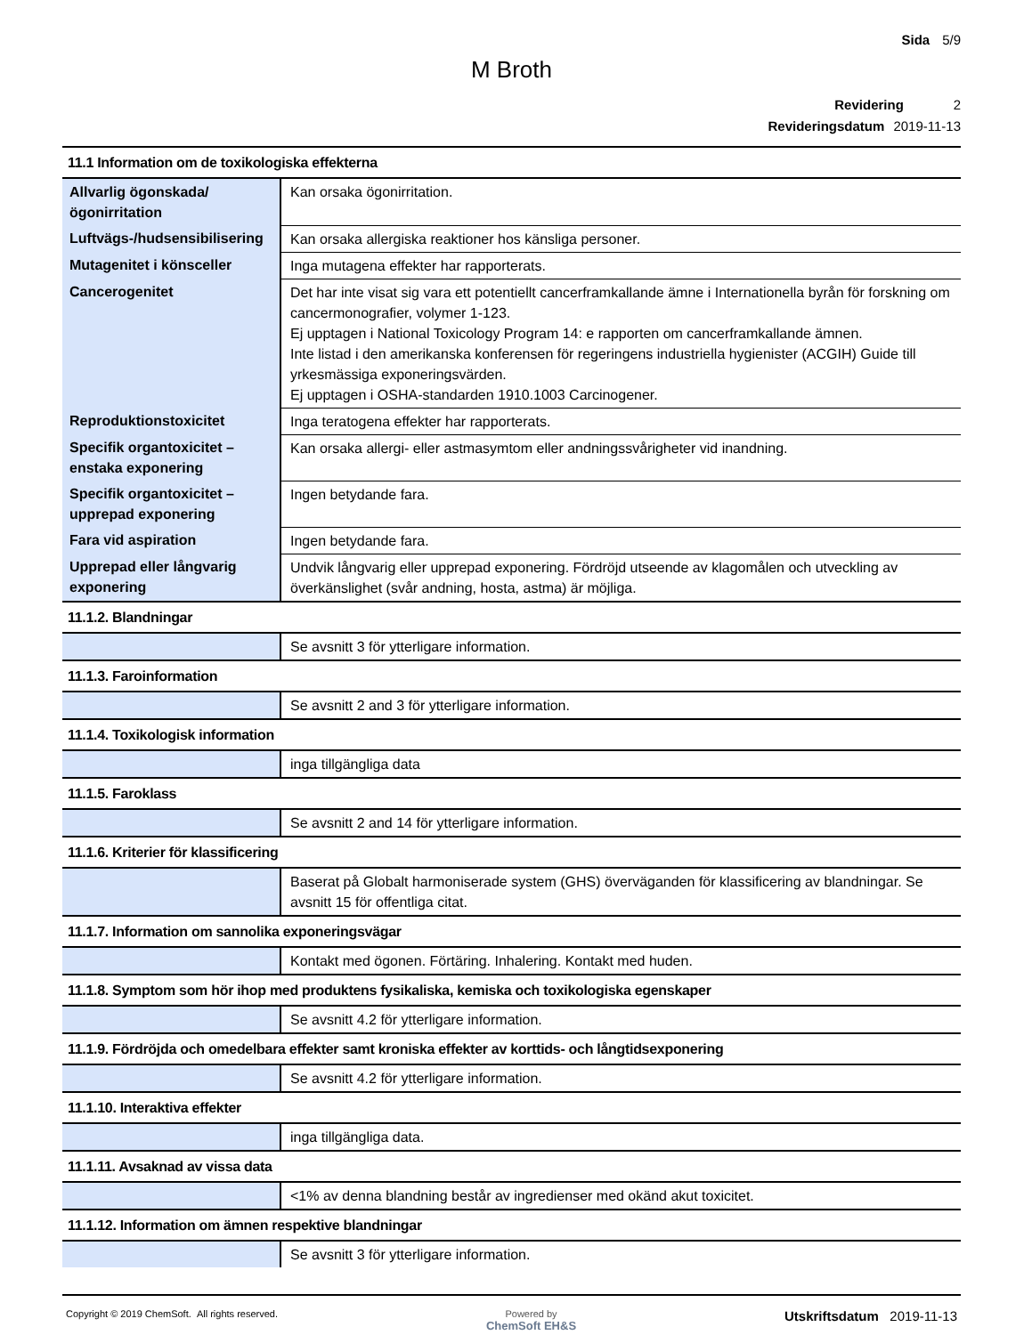Sida 5/9
M Broth
Revidering 2
Revideringsdatum 2019-11-13
| 11.1 Information om de toxikologiska effekterna | |
| Allvarlig ögonskada/ögonirritation | Kan orsaka ögonirritation. |
| Luftvägs-/hudsensibilisering | Kan orsaka allergiska reaktioner hos känsliga personer. |
| Mutagenitet i könsceller | Inga mutagena effekter har rapporterats. |
| Cancerogenitet | Det har inte visat sig vara ett potentiellt cancerframkallande ämne i Internationella byrån för forskning om cancermonografier, volymer 1-123. Ej upptagen i National Toxicology Program 14: e rapporten om cancerframkallande ämnen. Inte listad i den amerikanska konferensen för regeringens industriella hygienister (ACGIH) Guide till yrkesmässiga exponeringsvärden. Ej upptagen i OSHA-standarden 1910.1003 Carcinogener. |
| Reproduktionstoxicitet | Inga teratogena effekter har rapporterats. |
| Specifik organtoxicitet – enstaka exponering | Kan orsaka allergi- eller astmasymtom eller andningssvårigheter vid inandning. |
| Specifik organtoxicitet – upprepad exponering | Ingen betydande fara. |
| Fara vid aspiration | Ingen betydande fara. |
| Upprepad eller långvarig exponering | Undvik långvarig eller upprepad exponering. Fördröjd utseende av klagomålen och utveckling av överkänslighet (svår andning, hosta, astma) är möjliga. |
| 11.1.2. Blandningar | |
| | Se avsnitt 3 för ytterligare information. |
| 11.1.3. Faroinformation | |
| | Se avsnitt 2 and 3 för ytterligare information. |
| 11.1.4. Toxikologisk information | |
| | inga tillgängliga data |
| 11.1.5. Faroklass | |
| | Se avsnitt 2 and 14 för ytterligare information. |
| 11.1.6. Kriterier för klassificering | |
| | Baserat på Globalt harmoniserade system (GHS) överväganden för klassificering av blandningar. Se avsnitt 15 för offentliga citat. |
| 11.1.7. Information om sannolika exponeringsvägar | |
| | Kontakt med ögonen. Förtäring. Inhalering. Kontakt med huden. |
| 11.1.8. Symptom som hör ihop med produktens fysikaliska, kemiska och toxikologiska egenskaper | |
| | Se avsnitt 4.2 för ytterligare information. |
| 11.1.9. Fördröjda och omedelbara effekter samt kroniska effekter av korttids- och långtidsexponering | |
| | Se avsnitt 4.2 för ytterligare information. |
| 11.1.10. Interaktiva effekter | |
| | inga tillgängliga data. |
| 11.1.11. Avsaknad av vissa data | |
| | <1% av denna blandning består av ingredienser med okänd akut toxicitet. |
| 11.1.12. Information om ämnen respektive blandningar | |
| | Se avsnitt 3 för ytterligare information. |
Copyright © 2019 ChemSoft. All rights reserved.
Powered by
ChemSoft EH&S
Utskriftsdatum 2019-11-13